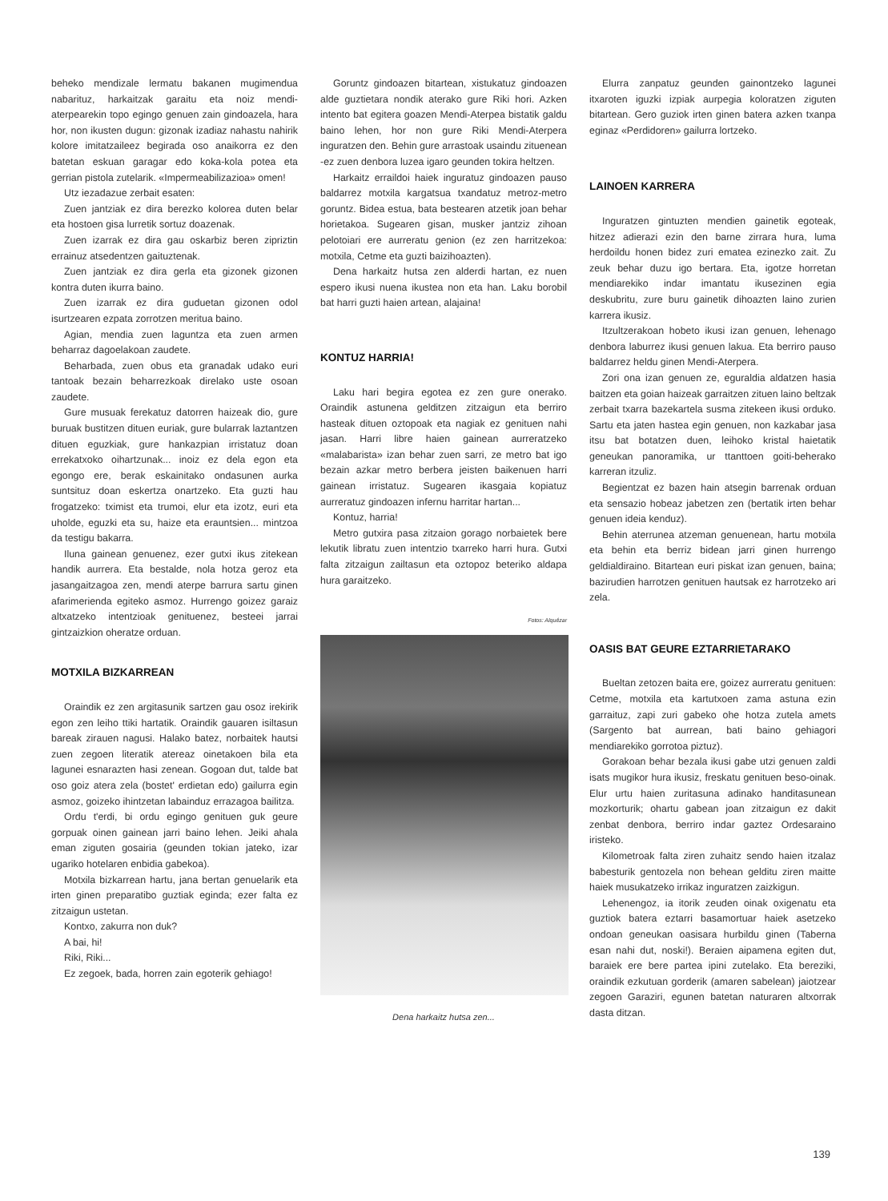beheko mendizale lermatu bakanen mugimendua nabarituz, harkaitzak garaitu eta noiz mendi-aterpearekin topo egingo genuen zain gindoazela, hara hor, non ikusten dugun: gizonak izadiaz nahastu nahirik kolore imitatzaileez begirada oso anaikorra ez den batetan eskuan garagar edo koka-kola potea eta gerrian pistola zutelarik. «Impermeabilizazioa» omen!
Utz iezadazue zerbait esaten:
Zuen jantziak ez dira berezko kolorea duten belar eta hostoen gisa lurretik sortuz doazenak.
Zuen izarrak ez dira gau oskarbiz beren zipriztin errainuz atsedentzen gaituztenak.
Zuen jantziak ez dira gerla eta gizonek gizonen kontra duten ikurra baino.
Zuen izarrak ez dira guduetan gizonen odol isurtzearen ezpata zorrotzen meritua baino.
Agian, mendia zuen laguntza eta zuen armen beharraz dagoelakoan zaudete.
Beharbada, zuen obus eta granadak udako euri tantoak bezain beharrezkoak direlako uste osoan zaudete.
Gure musuak ferekatuz datorren haizeak dio, gure buruak bustitzen dituen euriak, gure bularrak laztantzen dituen eguzkiak, gure hankazpian irristatuz doan errekatxoko oihartzunak... inoiz ez dela egon eta egongo ere, berak eskainitako ondasunen aurka suntsituz doan eskertza onartzeko. Eta guzti hau frogatzeko: tximist eta trumoi, elur eta izotz, euri eta uholde, eguzki eta su, haize eta erauntsien... mintzoa da testigu bakarra.
Iluna gainean genuenez, ezer gutxi ikus zitekean handik aurrera. Eta bestalde, nola hotza geroz eta jasangaitzagoa zen, mendi aterpe barrura sartu ginen afarimerienda egiteko asmoz. Hurrengo goizez garaiz altxatzeko intentzioak genituenez, besteei jarrai gintzaizkion oheratze orduan.
MOTXILA BIZKARREAN
Oraindik ez zen argitasunik sartzen gau osoz irekirik egon zen leiho ttiki hartatik. Oraindik gauaren isiltasun bareak zirauen nagusi. Halako batez, norbaitek hautsi zuen zegoen literatik atereaz oinetakoen bila eta lagunei esnarazten hasi zenean. Gogoan dut, talde bat oso goiz atera zela (bostet' erdietan edo) gailurra egin asmoz, goizeko ihintzetan labainduz errazagoa bailitza.
Ordu t'erdi, bi ordu egingo genituen guk geure gorpuak oinen gainean jarri baino lehen. Jeiki ahala eman ziguten gosairia (geunden tokian jateko, izar ugariko hotelaren enbidia gabekoa).
Motxila bizkarrean hartu, jana bertan genuelarik eta irten ginen preparatibo guztiak eginda; ezer falta ez zitzaigun ustetan.
Kontxo, zakurra non duk?
A bai, hi!
Riki, Riki...
Ez zegoek, bada, horren zain egoterik gehiago!
Goruntz gindoazen bitartean, xistukatuz gindoazen alde guztietara nondik aterako gure Riki hori. Azken intento bat egitera goazen Mendi-Aterpea bistatik galdu baino lehen, hor non gure Riki Mendi-Aterpera inguratzen den. Behin gure arrastoak usaindu zituenean -ez zuen denbora luzea igaro geunden tokira heltzen.
Harkaitz erraildoi haiek inguratuz gindoazen pauso baldarrez motxila kargatsua txandatuz metroz-metro goruntz. Bidea estua, bata bestearen atzetik joan behar horietakoa. Sugearen gisan, musker jantziz zihoan pelotoiari ere aurreratu genion (ez zen harritzekoa: motxila, Cetme eta guzti baizihoazten).
Dena harkaitz hutsa zen alderdi hartan, ez nuen espero ikusi nuena ikustea non eta han. Laku borobil bat harri guzti haien artean, alajaina!
KONTUZ HARRIA!
Laku hari begira egotea ez zen gure onerako. Oraindik astunena gelditzen zitzaigun eta berriro hasteak dituen oztopoak eta nagiak ez genituen nahi jasan. Harri libre haien gainean aurreratzeko «malabarista» izan behar zuen sarri, ze metro bat igo bezain azkar metro berbera jeisten baikenuen harri gainean irristatuz. Sugearen ikasgaia kopiatuz aurreratuz gindoazen infernu harritar hartan...
Kontuz, harria!
Metro gutxira pasa zitzaion gorago norbaietek bere lekutik libratu zuen intentzio txarreko harri hura. Gutxi falta zitzaigun zailtasun eta oztopoz beteriko aldapa hura garaitzeko.
Fotos: Alquézar
Dena harkaitz hutsa zen...
Elurra zanpatuz geunden gainontzeko lagunei itxaroten iguzki izpiak aurpegia koloratzen ziguten bitartean. Gero guziok irten ginen batera azken txanpa eginaz «Perdidoren» gailurra lortzeko.
LAINOEN KARRERA
Inguratzen gintuzten mendien gainetik egoteak, hitzez adierazi ezin den barne zirrara hura, luma herdoildu honen bidez zuri ematea ezinezko zait. Zu zeuk behar duzu igo bertara. Eta, igotze horretan mendiarekiko indar imantatu ikusezinen egia deskubritu, zure buru gainetik dihoazten laino zurien karrera ikusiz.
Itzultzerakoan hobeto ikusi izan genuen, lehenago denbora laburrez ikusi genuen lakua. Eta berriro pauso baldarrez heldu ginen Mendi-Aterpera.
Zori ona izan genuen ze, eguraldia aldatzen hasia baitzen eta goian haizeak garraitzen zituen laino beltzak zerbait txarra bazekartela susma zitekeen ikusi orduko. Sartu eta jaten hastea egin genuen, non kazkabar jasa itsu bat botatzen duen, leihoko kristal haietatik geneukan panoramika, ur ttanttoen goiti-beherako karreran itzuliz.
Begientzat ez bazen hain atsegin barrenak orduan eta sensazio hobeaz jabetzen zen (bertatik irten behar genuen ideia kenduz).
Behin aterrunea atzeman genuenean, hartu motxila eta behin eta berriz bidean jarri ginen hurrengo geldialdiraino. Bitartean euri piskat izan genuen, baina; bazirudien harrotzen genituen hautsak ez harrotzeko ari zela.
OASIS BAT GEURE EZTARRIETARAKO
Bueltan zetozen baita ere, goizez aurreratu genituen: Cetme, motxila eta kartutxoen zama astuna ezin garraituz, zapi zuri gabeko ohe hotza zutela amets (Sargento bat aurrean, bati baino gehiagori mendiarekiko gorrotoa piztuz).
Gorakoan behar bezala ikusi gabe utzi genuen zaldi isats mugikor hura ikusiz, freskatu genituen beso-oinak. Elur urtu haien zuritasuna adinako handitasunean mozkorturik; ohartu gabean joan zitzaigun ez dakit zenbat denbora, berriro indar gaztez Ordesaraino iristeko.
Kilometroak falta ziren zuhaitz sendo haien itzalaz babesturik gentozela non behean gelditu ziren maitte haiek musukatzeko irrikaz inguratzen zaizkigun.
Lehenengoz, ia itorik zeuden oinak oxigenatu eta guztiok batera eztarri basamortuar haiek asetzeko ondoan geneukan oasisara hurbildu ginen (Taberna esan nahi dut, noski!). Beraien aipamena egiten dut, baraiek ere bere partea ipini zutelako. Eta bereziki, oraindik ezkutuan gorderik (amaren sabelean) jaiotzear zegoen Garaziri, egunen batetan naturaren altxorrak dasta ditzan.
139